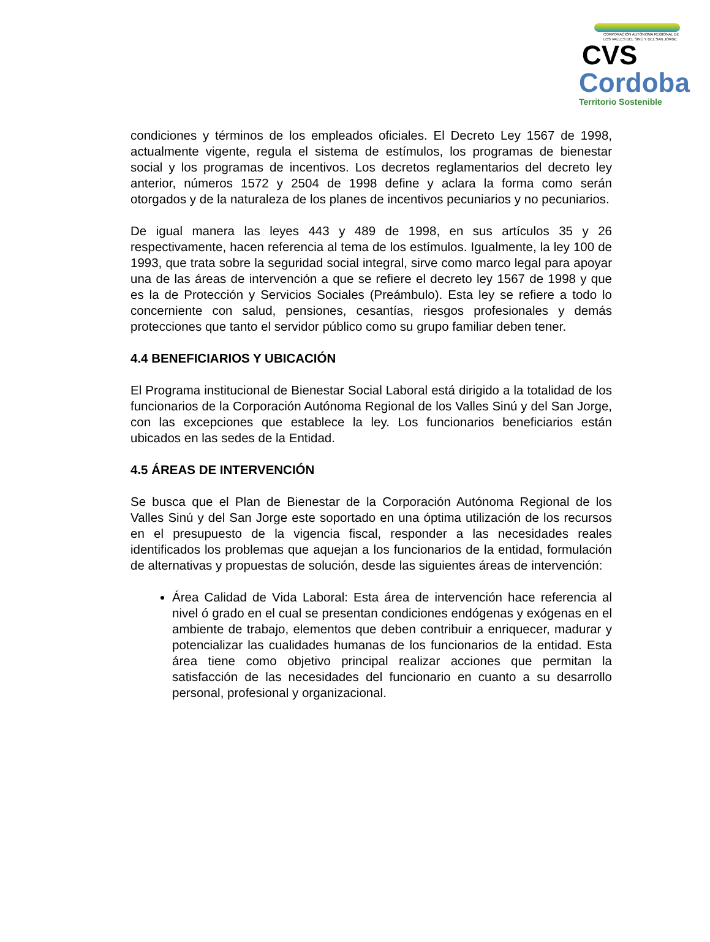CORPORACIÓN AUTÓNOMA REGIONAL DE LOS VALLES DEL SINÚ Y DEL SAN JORGE
CVS
Cordoba
Territorio Sostenible
condiciones y términos de los empleados oficiales. El Decreto Ley 1567 de 1998, actualmente vigente, regula el sistema de estímulos, los programas de bienestar social y los programas de incentivos. Los decretos reglamentarios del decreto ley anterior, números 1572 y 2504 de 1998 define y aclara la forma como serán otorgados y de la naturaleza de los planes de incentivos pecuniarios y no pecuniarios.
De igual manera las leyes 443 y 489 de 1998, en sus artículos 35 y 26 respectivamente, hacen referencia al tema de los estímulos. Igualmente, la ley 100 de 1993, que trata sobre la seguridad social integral, sirve como marco legal para apoyar una de las áreas de intervención a que se refiere el decreto ley 1567 de 1998 y que es la de Protección y Servicios Sociales (Preámbulo). Esta ley se refiere a todo lo concerniente con salud, pensiones, cesantías, riesgos profesionales y demás protecciones que tanto el servidor público como su grupo familiar deben tener.
4.4 BENEFICIARIOS Y UBICACIÓN
El Programa institucional de Bienestar Social Laboral está dirigido a la totalidad de los funcionarios de la Corporación Autónoma Regional de los Valles Sinú y del San Jorge, con las excepciones que establece la ley. Los funcionarios beneficiarios están ubicados en las sedes de la Entidad.
4.5 ÁREAS DE INTERVENCIÓN
Se busca que el Plan de Bienestar de la Corporación Autónoma Regional de los Valles Sinú y del San Jorge este soportado en una óptima utilización de los recursos en el presupuesto de la vigencia fiscal, responder a las necesidades reales identificados los problemas que aquejan a los funcionarios de la entidad, formulación de alternativas y propuestas de solución, desde las siguientes áreas de intervención:
Área Calidad de Vida Laboral: Esta área de intervención hace referencia al nivel ó grado en el cual se presentan condiciones endógenas y exógenas en el ambiente de trabajo, elementos que deben contribuir a enriquecer, madurar y potencializar las cualidades humanas de los funcionarios de la entidad. Esta área tiene como objetivo principal realizar acciones que permitan la satisfacción de las necesidades del funcionario en cuanto a su desarrollo personal, profesional y organizacional.